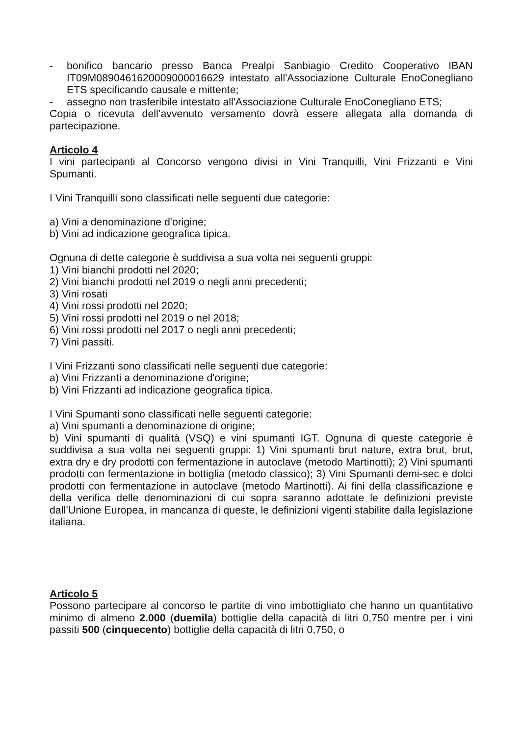- bonifico bancario presso Banca Prealpi Sanbiagio Credito Cooperativo IBAN IT09M0890461620009000016629 intestato all'Associazione Culturale EnoConegliano ETS specificando causale e mittente;
- assegno non trasferibile intestato all'Associazione Culturale EnoConegliano ETS;
Copia o ricevuta dell’avvenuto versamento dovrà essere allegata alla domanda di partecipazione.
Articolo 4
I vini partecipanti al Concorso vengono divisi in Vini Tranquilli, Vini Frizzanti e Vini Spumanti.
I Vini Tranquilli sono classificati nelle seguenti due categorie:
a) Vini a denominazione d'origine;
b) Vini ad indicazione geografica tipica.
Ognuna di dette categorie è suddivisa a sua volta nei seguenti gruppi:
1) Vini bianchi prodotti nel 2020;
2) Vini bianchi prodotti nel 2019 o negli anni precedenti;
3) Vini rosati
4) Vini rossi prodotti nel 2020;
5) Vini rossi prodotti nel 2019 o nel 2018;
6) Vini rossi prodotti nel 2017 o negli anni precedenti;
7) Vini passiti.
I Vini Frizzanti sono classificati nelle seguenti due categorie:
a) Vini Frizzanti a denominazione d'origine;
b) Vini Frizzanti ad indicazione geografica tipica.
I Vini Spumanti sono classificati nelle seguenti categorie:
a) Vini spumanti a denominazione di origine;
b) Vini spumanti di qualità (VSQ) e vini spumanti IGT. Ognuna di queste categorie è suddivisa a sua volta nei seguenti gruppi: 1) Vini spumanti brut nature, extra brut, brut, extra dry e dry prodotti con fermentazione in autoclave (metodo Martinotti); 2) Vini spumanti prodotti con fermentazione in bottiglia (metodo classico); 3) Vini Spumanti demi-sec e dolci prodotti con fermentazione in autoclave (metodo Martinotti). Ai fini della classificazione e della verifica delle denominazioni di cui sopra saranno adottate le definizioni previste dall’Unione Europea, in mancanza di queste, le definizioni vigenti stabilite dalla legislazione italiana.
Articolo 5
Possono partecipare al concorso le partite di vino imbottigliato che hanno un quantitativo minimo di almeno 2.000 (duemila) bottiglie della capacità di litri 0,750 mentre per i vini passiti 500 (cinquecento) bottiglie della capacità di litri 0,750, o